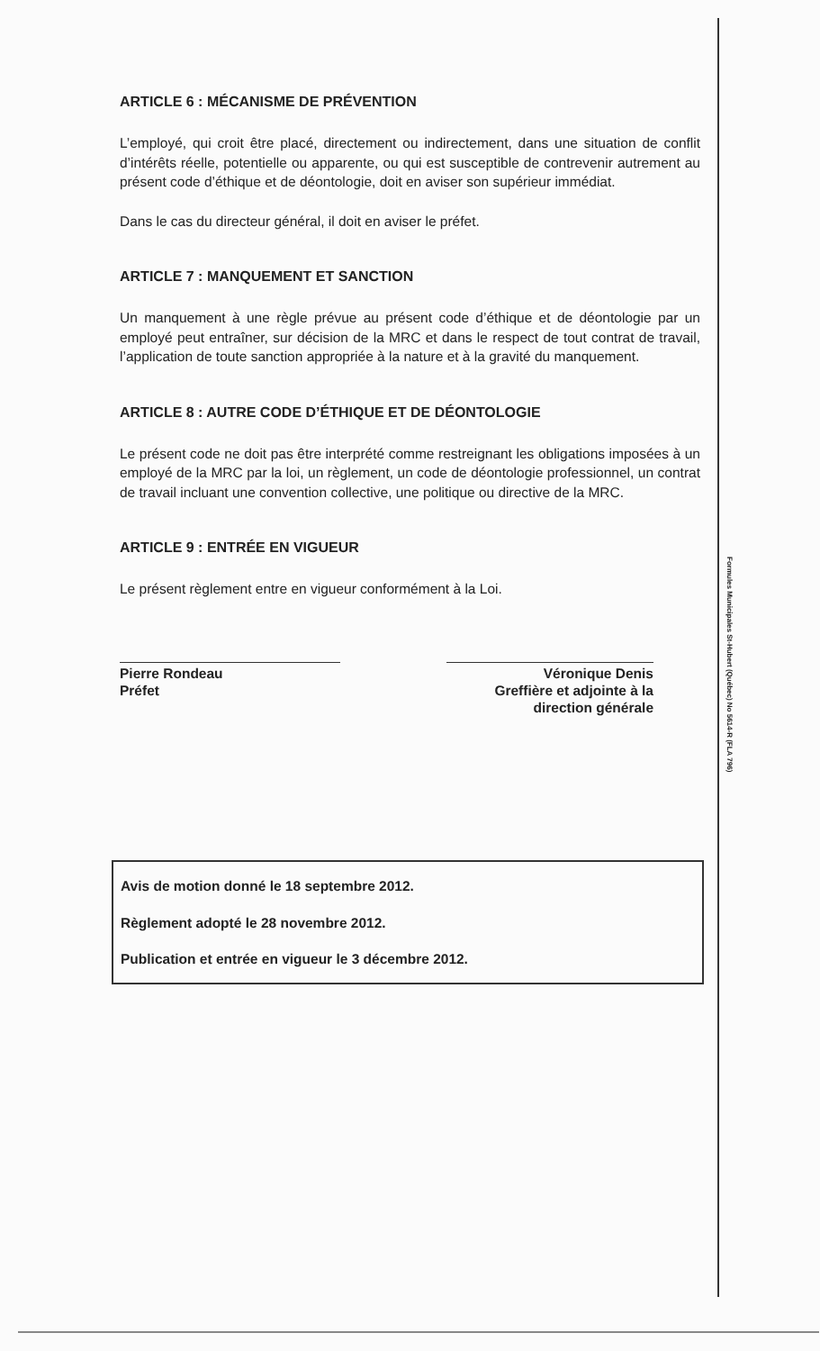ARTICLE 6 : MÉCANISME DE PRÉVENTION
L’employé, qui croit être placé, directement ou indirectement, dans une situation de conflit d’intérêts réelle, potentielle ou apparente, ou qui est susceptible de contrevenir autrement au présent code d’éthique et de déontologie, doit en aviser son supérieur immédiat.
Dans le cas du directeur général, il doit en aviser le préfet.
ARTICLE 7 : MANQUEMENT ET SANCTION
Un manquement à une règle prévue au présent code d’éthique et de déontologie par un employé peut entraîner, sur décision de la MRC et dans le respect de tout contrat de travail, l’application de toute sanction appropriée à la nature et à la gravité du manquement.
ARTICLE 8 : AUTRE CODE D’ÉTHIQUE ET DE DÉONTOLOGIE
Le présent code ne doit pas être interprété comme restreignant les obligations imposées à un employé de la MRC par la loi, un règlement, un code de déontologie professionnel, un contrat de travail incluant une convention collective, une politique ou directive de la MRC.
ARTICLE 9 : ENTRÉE EN VIGUEUR
Le présent règlement entre en vigueur conformément à la Loi.
Pierre Rondeau
Préfet
Véronique Denis
Greffière et adjointe à la
direction générale
Avis de motion donné le 18 septembre 2012.
Règlement adopté le 28 novembre 2012.
Publication et entrée en vigueur le 3 décembre 2012.
Formules Municipales St-Hubert (Québec) No 5614-R (FLA 796)